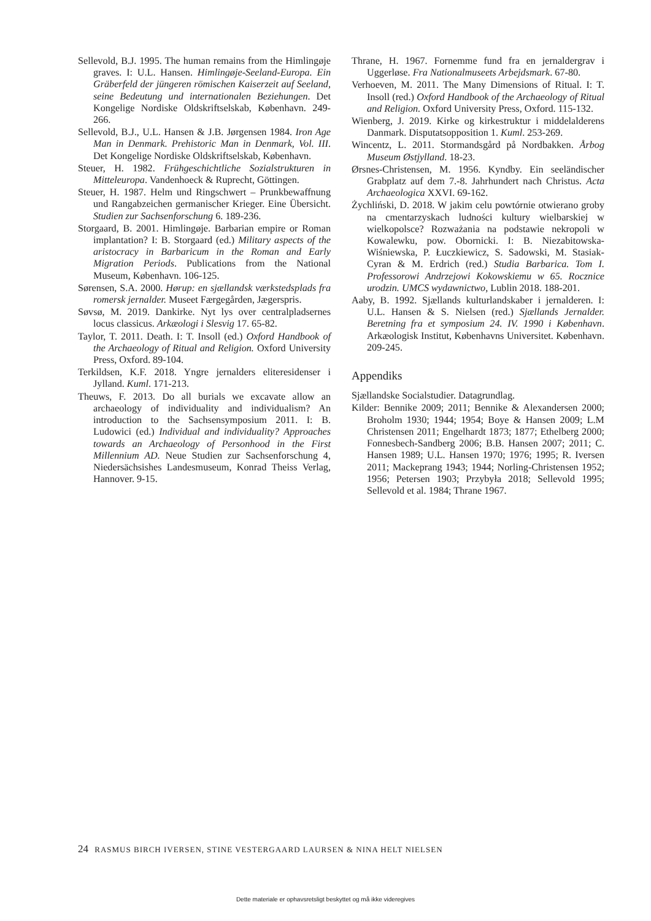Sellevold, B.J. 1995. The human remains from the Himlingøje graves. I: U.L. Hansen. Himlingøje-Seeland-Europa. Ein Gräberfeld der jüngeren römischen Kaiserzeit auf Seeland, seine Bedeutung und internationalen Beziehungen. Det Kongelige Nordiske Oldskriftselskab, København. 249-266.
Sellevold, B.J., U.L. Hansen & J.B. Jørgensen 1984. Iron Age Man in Denmark. Prehistoric Man in Denmark, Vol. III. Det Kongelige Nordiske Oldskriftselskab, København.
Steuer, H. 1982. Frühgeschichtliche Sozialstrukturen in Mitteleuropa. Vandenhoeck & Ruprecht, Göttingen.
Steuer, H. 1987. Helm und Ringschwert – Prunkbewaffnung und Rangabzeichen germanischer Krieger. Eine Übersicht. Studien zur Sachsenforschung 6. 189-236.
Storgaard, B. 2001. Himlingøje. Barbarian empire or Roman implantation? I: B. Storgaard (ed.) Military aspects of the aristocracy in Barbaricum in the Roman and Early Migration Periods. Publications from the National Museum, København. 106-125.
Sørensen, S.A. 2000. Hørup: en sjællandsk værkstedsplads fra romersk jernalder. Museet Færgegården, Jægerspris.
Søvsø, M. 2019. Dankirke. Nyt lys over centralpladsernes locus classicus. Arkæologi i Slesvig 17. 65-82.
Taylor, T. 2011. Death. I: T. Insoll (ed.) Oxford Handbook of the Archaeology of Ritual and Religion. Oxford University Press, Oxford. 89-104.
Terkildsen, K.F. 2018. Yngre jernalders eliteresidenser i Jylland. Kuml. 171-213.
Theuws, F. 2013. Do all burials we excavate allow an archaeology of individuality and individualism? An introduction to the Sachsensymposium 2011. I: B. Ludowici (ed.) Individual and individuality? Approaches towards an Archaeology of Personhood in the First Millennium AD. Neue Studien zur Sachsenforschung 4, Niedersächsishes Landesmuseum, Konrad Theiss Verlag, Hannover. 9-15.
Thrane, H. 1967. Fornemme fund fra en jernaldergrav i Uggerløse. Fra Nationalmuseets Arbejdsmark. 67-80.
Verhoeven, M. 2011. The Many Dimensions of Ritual. I: T. Insoll (red.) Oxford Handbook of the Archaeology of Ritual and Religion. Oxford University Press, Oxford. 115-132.
Wienberg, J. 2019. Kirke og kirkestruktur i middelalderens Danmark. Disputatsopposition 1. Kuml. 253-269.
Wincentz, L. 2011. Stormandsgård på Nordbakken. Årbog Museum Østjylland. 18-23.
Ørsnes-Christensen, M. 1956. Kyndby. Ein seeländischer Grabplatz auf dem 7.-8. Jahrhundert nach Christus. Acta Archaeologica XXVI. 69-162.
Żychliński, D. 2018. W jakim celu powtórnie otwierano groby na cmentarzyskach ludności kultury wielbarskiej w wielkopolsce? Rozważania na podstawie nekropoli w Kowalewku, pow. Obornicki. I: B. Niezabitowska-Wiśniewska, P. Łuczkiewicz, S. Sadowski, M. Stasiak-Cyran & M. Erdrich (red.) Studia Barbarica. Tom I. Professorowi Andrzejowi Kokowskiemu w 65. Rocznice urodzin. UMCS wydawnictwo, Lublin 2018. 188-201.
Aaby, B. 1992. Sjællands kulturlandskaber i jernalderen. I: U.L. Hansen & S. Nielsen (red.) Sjællands Jernalder. Beretning fra et symposium 24. IV. 1990 i København. Arkæologisk Institut, Københavns Universitet. København. 209-245.
Appendiks
Sjællandske Socialstudier. Datagrundlag.
Kilder: Bennike 2009; 2011; Bennike & Alexandersen 2000; Broholm 1930; 1944; 1954; Boye & Hansen 2009; L.M Christensen 2011; Engelhardt 1873; 1877; Ethelberg 2000; Fonnesbech-Sandberg 2006; B.B. Hansen 2007; 2011; C. Hansen 1989; U.L. Hansen 1970; 1976; 1995; R. Iversen 2011; Mackeprang 1943; 1944; Norling-Christensen 1952; 1956; Petersen 1903; Przybyła 2018; Sellevold 1995; Sellevold et al. 1984; Thrane 1967.
24 RASMUS BIRCH IVERSEN, STINE VESTERGAARD LAURSEN & NINA HELT NIELSEN
Dette materiale er ophavsretsligt beskyttet og må ikke videregives